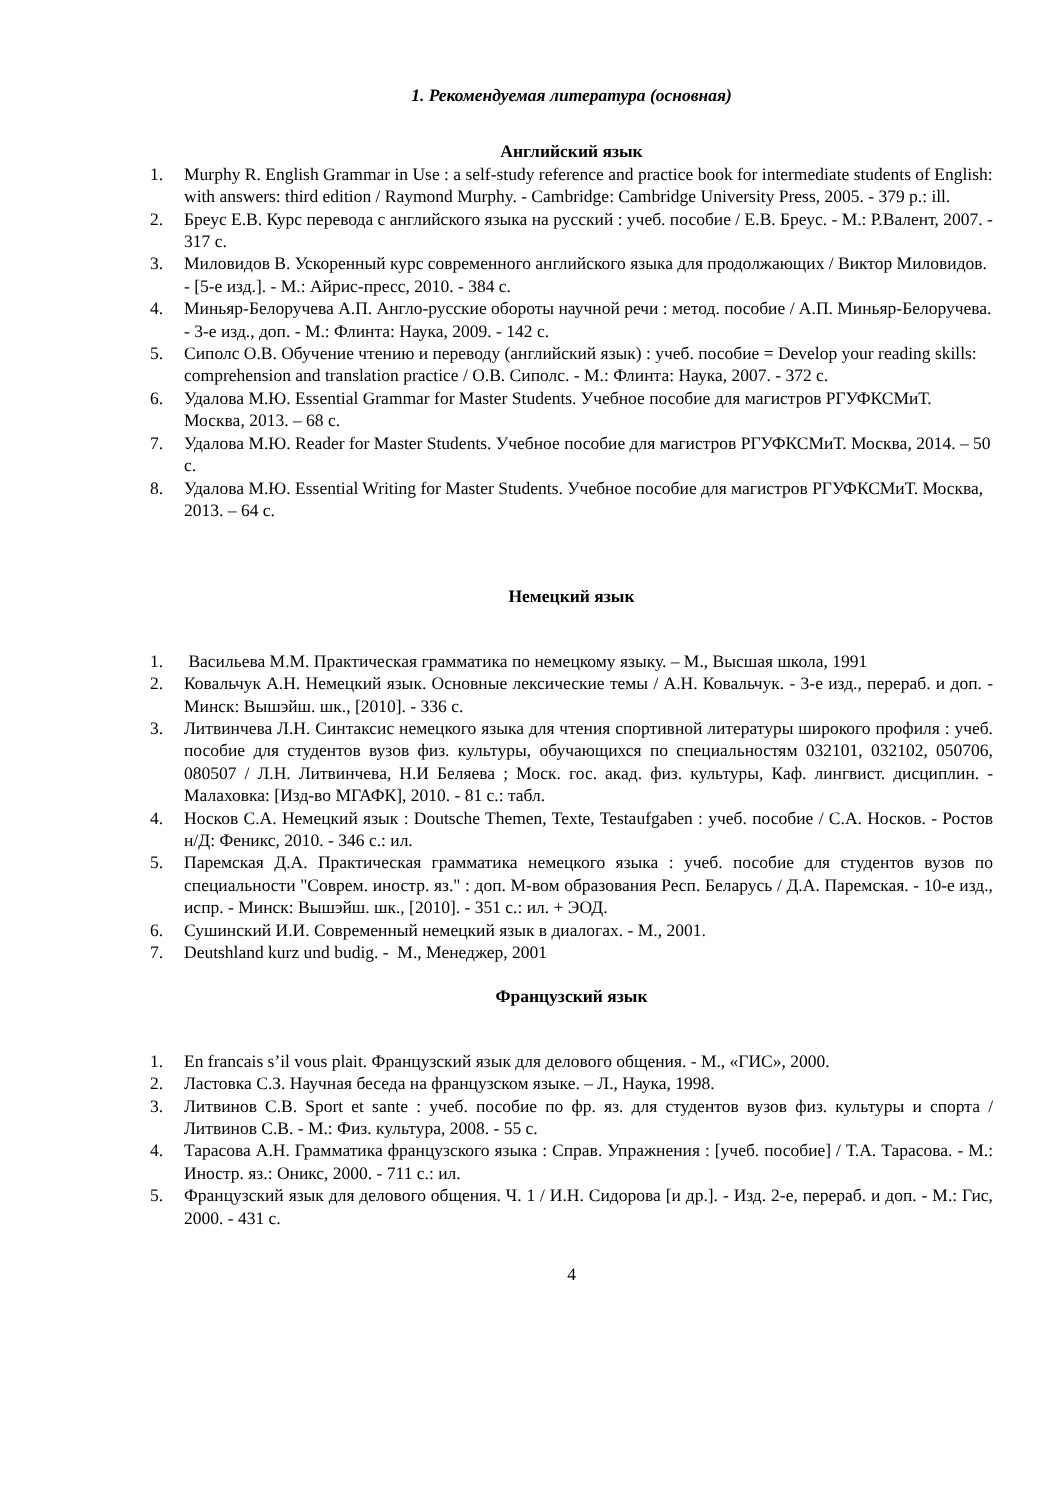1. Рекомендуемая литература (основная)
Английский язык
1. Murphy R. English Grammar in Use : a self-study reference and practice book for intermediate students of English: with answers: third edition / Raymond Murphy. - Cambridge: Cambridge University Press, 2005. - 379 p.: ill.
2. Бреус Е.В. Курс перевода с английского языка на русский : учеб. пособие / Е.В. Бреус. - М.: Р.Валент, 2007. - 317 с.
3. Миловидов В. Ускоренный курс современного английского языка для продолжающих / Виктор Миловидов. - [5-е изд.]. - М.: Айрис-пресс, 2010. - 384 с.
4. Миньяр-Белоручева А.П. Англо-русские обороты научной речи : метод. пособие / А.П. Миньяр-Белоручева. - 3-е изд., доп. - М.: Флинта: Наука, 2009. - 142 с.
5. Сиполс О.В. Обучение чтению и переводу (английский язык) : учеб. пособие = Develop your reading skills: comprehension and translation practice / О.В. Сиполс. - М.: Флинта: Наука, 2007. - 372 с.
6. Удалова М.Ю. Essential Grammar for Master Students. Учебное пособие для магистров РГУФКСМиТ. Москва, 2013. – 68 с.
7. Удалова М.Ю. Reader for Master Students. Учебное пособие для магистров РГУФКСМиТ. Москва, 2014. – 50 с.
8. Удалова М.Ю. Essential Writing for Master Students. Учебное пособие для магистров РГУФКСМиТ. Москва, 2013. – 64 с.
Немецкий язык
1. Васильева М.М. Практическая грамматика по немецкому языку. – М., Высшая школа, 1991
2. Ковальчук А.Н. Немецкий язык. Основные лексические темы / А.Н. Ковальчук. - 3-е изд., перераб. и доп. - Минск: Вышэйш. шк., [2010]. - 336 с.
3. Литвинчева Л.Н. Синтаксис немецкого языка для чтения спортивной литературы широкого профиля : учеб. пособие для студентов вузов физ. культуры, обучающихся по специальностям 032101, 032102, 050706, 080507 / Л.Н. Литвинчева, Н.И Беляева ; Моск. гос. акад. физ. культуры, Каф. лингвист. дисциплин. - Малаховка: [Изд-во МГАФК], 2010. - 81 с.: табл.
4. Носков С.А. Немецкий язык : Doutsche Themen, Texte, Testaufgaben : учеб. пособие / С.А. Носков. - Ростов н/Д: Феникс, 2010. - 346 с.: ил.
5. Паремская Д.А. Практическая грамматика немецкого языка : учеб. пособие для студентов вузов по специальности "Соврем. иностр. яз." : доп. М-вом образования Респ. Беларусь / Д.А. Паремская. - 10-е изд., испр. - Минск: Вышэйш. шк., [2010]. - 351 с.: ил. + ЭОД.
6. Сушинский И.И. Современный немецкий язык в диалогах. - М., 2001.
7. Deutshland kurz und budig. - М., Менеджер, 2001
Французский язык
1. En francais s’il vous plait. Французский язык для делового общения. - М., «ГИС», 2000.
2. Ластовка С.З. Научная беседа на французском языке. – Л., Наука, 1998.
3. Литвинов С.В. Sport et sante : учеб. пособие по фр. яз. для студентов вузов физ. культуры и спорта / Литвинов С.В. - М.: Физ. культура, 2008. - 55 с.
4. Тарасова А.Н. Грамматика французского языка : Справ. Упражнения : [учеб. пособие] / Т.А. Тарасова. - М.: Иностр. яз.: Оникс, 2000. - 711 с.: ил.
5. Французский язык для делового общения. Ч. 1 / И.Н. Сидорова [и др.]. - Изд. 2-е, перераб. и доп. - М.: Гис, 2000. - 431 с.
4